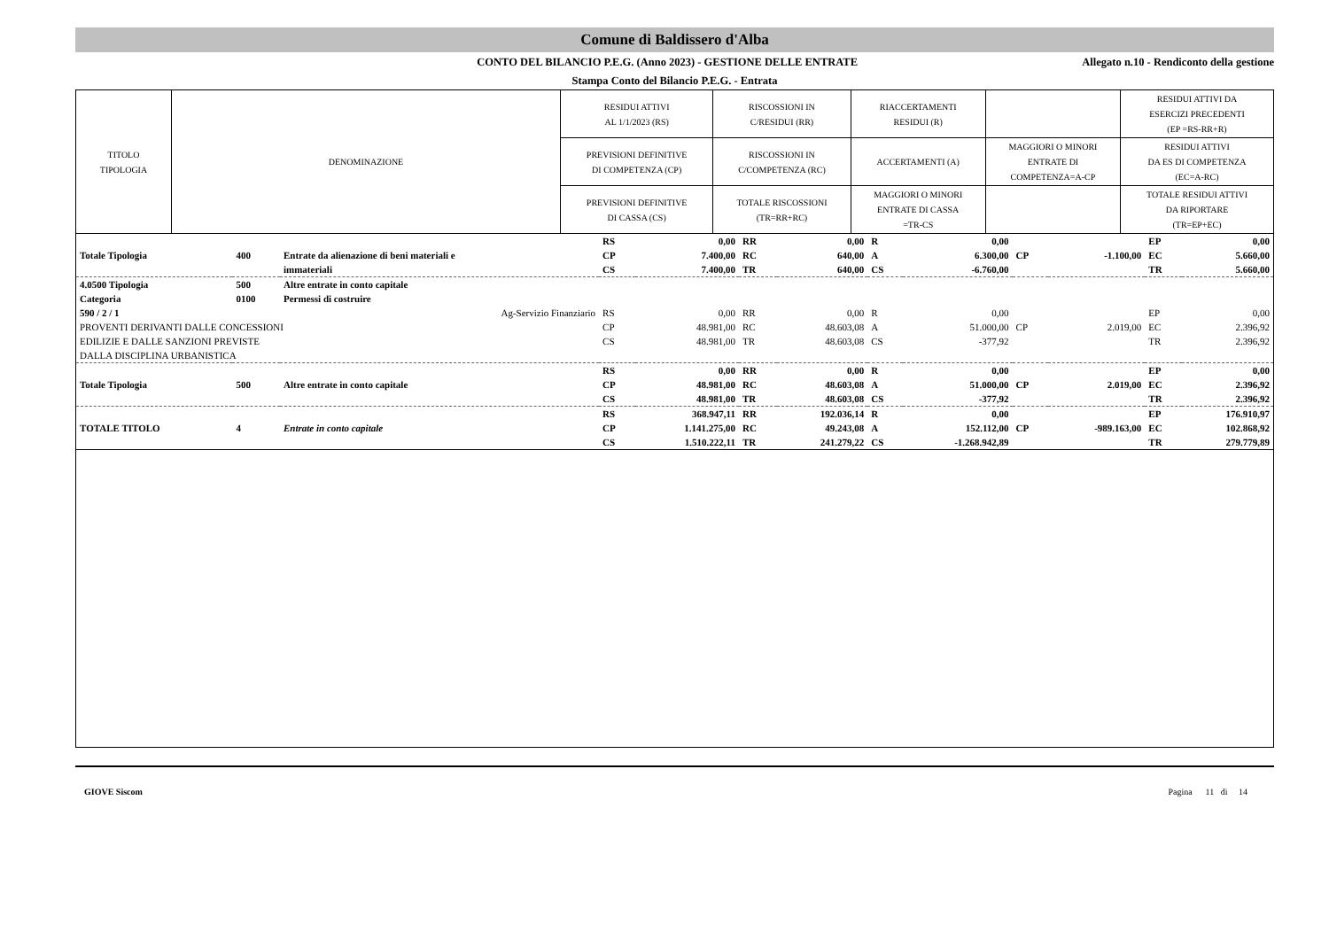Comune di Baldissero d'Alba
CONTO DEL BILANCIO P.E.G. (Anno 2023) - GESTIONE DELLE ENTRATE Allegato n.10 - Rendiconto della gestione
Stampa Conto del Bilancio P.E.G. - Entrata
| TITOLO TIPOLOGIA | DENOMINAZIONE | RESIDUI ATTIVI AL 1/1/2023 (RS) | RISCOSSIONI IN C/RESIDUI (RR) | RIACCERTAMENTI RESIDUI (R) | | RESIDUI ATTIVI DA ESERCIZI PRECEDENTI (EP =RS-RR+R) |
| | | PREVISIONI DEFINITIVE DI COMPETENZA (CP) | RISCOSSIONI IN C/COMPETENZA (RC) | ACCERTAMENTI (A) | MAGGIORI O MINORI ENTRATE DI COMPETENZA=A-CP | RESIDUI ATTIVI DA ES DI COMPETENZA (EC=A-RC) |
| | | PREVISIONI DEFINITIVE DI CASSA (CS) | TOTALE RISCOSSIONI (TR=RR+RC) | MAGGIORI O MINORI ENTRATE DI CASSA =TR-CS | | TOTALE RESIDUI ATTIVI DA RIPORTARE (TR=EP+EC) |
| | | | RS | 0,00 | RR | 0,00 | R | 0,00 | | | EP | 0,00 |
| Totale Tipologia | 400 | Entrate da alienazione di beni materiali e | CP | 7.400,00 | RC | 640,00 | A | 6.300,00 | CP | -1.100,00 | EC | 5.660,00 |
| | | immateriali | CS | 7.400,00 | TR | 640,00 | CS | -6.760,00 | | | TR | 5.660,00 |
| 4.0500 Tipologia | 500 | Altre entrate in conto capitale | | | | | | | | | | |
| Categoria | 0100 | Permessi di costruire | | | | | | | | | | |
| 590 / 2 / 1 | | Ag-Servizio Finanziario | RS | 0,00 | RR | 0,00 | R | 0,00 | | | EP | 0,00 |
| PROVENTI DERIVANTI DALLE CONCESSIONI | | | CP | 48.981,00 | RC | 48.603,08 | A | 51.000,00 | CP | 2.019,00 | EC | 2.396,92 |
| EDILIZIE E DALLE SANZIONI PREVISTE | | | CS | 48.981,00 | TR | 48.603,08 | CS | -377,92 | | | TR | 2.396,92 |
| DALLA DISCIPLINA URBANISTICA | | | | | | | | | | | | |
| | | | RS | 0,00 | RR | 0,00 | R | 0,00 | | | EP | 0,00 |
| Totale Tipologia | 500 | Altre entrate in conto capitale | CP | 48.981,00 | RC | 48.603,08 | A | 51.000,00 | CP | 2.019,00 | EC | 2.396,92 |
| | | | CS | 48.981,00 | TR | 48.603,08 | CS | -377,92 | | | TR | 2.396,92 |
| | | | RS | 368.947,11 | RR | 192.036,14 | R | 0,00 | | | EP | 176.910,97 |
| TOTALE TITOLO | 4 | Entrate in conto capitale | CP | 1.141.275,00 | RC | 49.243,08 | A | 152.112,00 | CP | -989.163,00 | EC | 102.868,92 |
| | | | CS | 1.510.222,11 | TR | 241.279,22 | CS | -1.268.942,89 | | | TR | 279.779,89 |
GIOVE Siscom Pagina 11 di 14